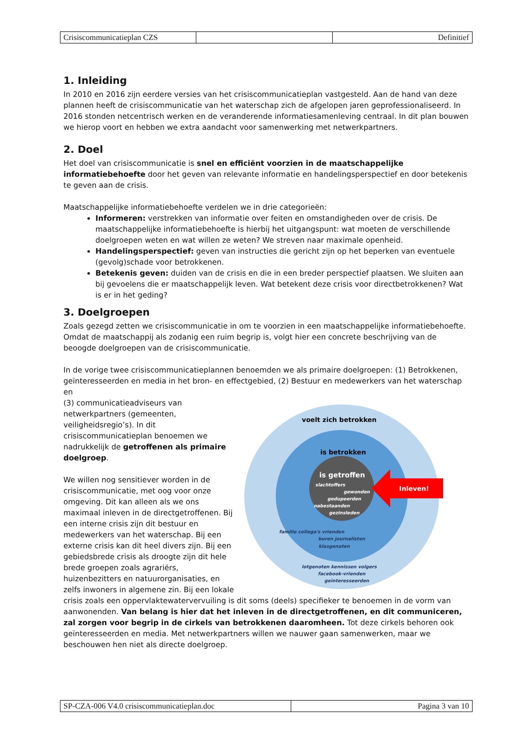| Crisiscommunicatieplan CZS | | Definitief |
1. Inleiding
In 2010 en 2016 zijn eerdere versies van het crisiscommunicatieplan vastgesteld. Aan de hand van deze plannen heeft de crisiscommunicatie van het waterschap zich de afgelopen jaren geprofessionaliseerd. In 2016 stonden netcentrisch werken en de veranderende informatiesamenleving centraal. In dit plan bouwen we hierop voort en hebben we extra aandacht voor samenwerking met netwerkpartners.
2. Doel
Het doel van crisiscommunicatie is snel en efficiënt voorzien in de maatschappelijke informatiebehoefte door het geven van relevante informatie en handelingsperspectief en door betekenis te geven aan de crisis.
Maatschappelijke informatiebehoefte verdelen we in drie categorieën:
Informeren: verstrekken van informatie over feiten en omstandigheden over de crisis. De maatschappelijke informatiebehoefte is hierbij het uitgangspunt: wat moeten de verschillende doelgroepen weten en wat willen ze weten? We streven naar maximale openheid.
Handelingsperspectief: geven van instructies die gericht zijn op het beperken van eventuele (gevolg)schade voor betrokkenen.
Betekenis geven: duiden van de crisis en die in een breder perspectief plaatsen. We sluiten aan bij gevoelens die er maatschappelijk leven. Wat betekent deze crisis voor directbetrokkenen? Wat is er in het geding?
3. Doelgroepen
Zoals gezegd zetten we crisiscommunicatie in om te voorzien in een maatschappelijke informatiebehoefte. Omdat de maatschappij als zodanig een ruim begrip is, volgt hier een concrete beschrijving van de beoogde doelgroepen van de crisiscommunicatie.
In de vorige twee crisiscommunicatieplannen benoemden we als primaire doelgroepen: (1) Betrokkenen, geïnteresseerden en media in het bron- en effectgebied, (2) Bestuur en medewerkers van het waterschap en
voelt zich betrokken
is betrokken
is getroffen
Inleven!
slachtoffers
gewonden
gedupeerden
nabestaanden
gezinsleden
familie collega's vrienden
buren journalisten
klasgenoten
lotgenoten kennissen volgers
facebook-vrienden
geïnteresseerden
(3) communicatieadviseurs van netwerkpartners (gemeenten, veiligheidsregio’s). In dit crisiscommunicatieplan benoemen we nadrukkelijk de getroffenen als primaire doelgroep.
We willen nog sensitiever worden in de crisiscommunicatie, met oog voor onze omgeving. Dit kan alleen als we ons maximaal inleven in de directgetroffenen. Bij een interne crisis zijn dit bestuur en medewerkers van het waterschap. Bij een externe crisis kan dit heel divers zijn. Bij een gebiedsbrede crisis als droogte zijn dit hele brede groepen zoals agrariërs, huizenbezitters en natuurorganisaties, en zelfs inwoners in algemene zin. Bij een lokale crisis zoals een oppervlaktewatervervuiling is dit soms (deels) specifieker te benoemen in de vorm van aanwonenden. Van belang is hier dat het inleven in de directgetroffenen, en dit communiceren, zal zorgen voor begrip in de cirkels van betrokkenen daaromheen. Tot deze cirkels behoren ook geïnteresseerden en media. Met netwerkpartners willen we nauwer gaan samenwerken, maar we beschouwen hen niet als directe doelgroep.
| SP-CZA-006 V4.0 crisiscommunicatieplan.doc | Pagina 3 van 10 |